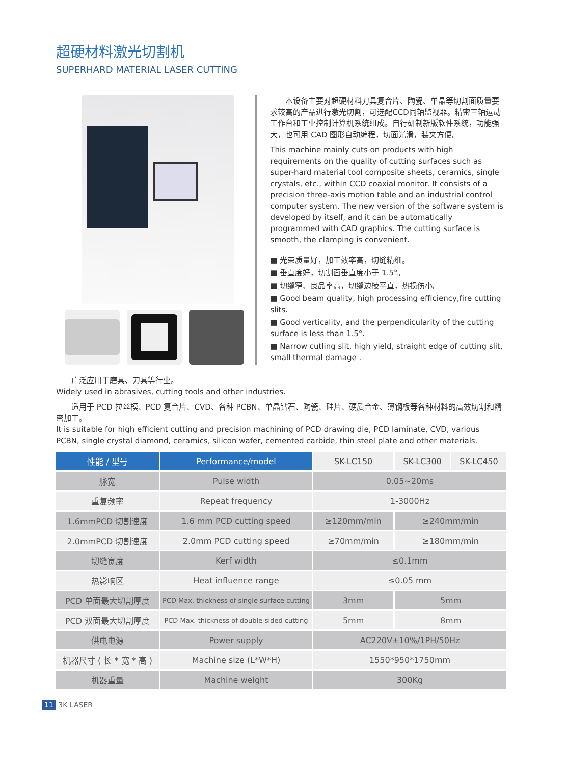超硬材料激光切割机
SUPERHARD MATERIAL LASER CUTTING
　　本设备主要对超硬材料刀具复合片、陶瓷、单晶等切割面质量要求较高的产品进行激光切割，可选配CCD同轴监视器。精密三轴运动工作台和工业控制计算机系统组成。自行研制新版软件系统，功能强大，也可用 CAD 图形自动编程，切面光滑，装夹方便。
This machine mainly cuts on products with high requirements on the quality of cutting surfaces such as super-hard material tool composite sheets, ceramics, single crystals, etc., within CCD coaxial monitor. It consists of a precision three-axis motion table and an industrial control computer system. The new version of the software system is developed by itself, and it can be automatically programmed with CAD graphics. The cutting surface is smooth, the clamping is convenient.
■ 光束质量好，加工效率高，切缝精细。
■ 垂直度好，切割面垂直度小于 1.5°。
■ 切缝窄、良品率高，切缝边棱平直，热损伤小。
■ Good beam quality, high processing efficiency,fire cutting slits.
■ Good verticality, and the perpendicularity of the cutting surface is less than 1.5°.
■ Narrow cutling slit, high yield, straight edge of cutting slit, small thermal damage .
　　广泛应用于磨具、刀具等行业。
Widely used in abrasives, cutting tools and other industries.
　　适用于 PCD 拉丝模、PCD 复合片、CVD、各种 PCBN、单晶钻石、陶瓷、硅片、硬质合金、薄钢板等各种材料的高效切割和精密加工。
It is suitable for high efficient cutting and precision machining of PCD drawing die, PCD laminate, CVD, various PCBN, single crystal diamond, ceramics, silicon wafer, cemented carbide, thin steel plate and other materials.
| 性能 / 型号 | Performance/model | SK-LC150 | SK-LC300 | SK-LC450 |
| --- | --- | --- | --- | --- |
| 脉宽 | Pulse width | 0.05~20ms | | |
| 重复频率 | Repeat frequency | 1-3000Hz | | |
| 1.6mmPCD 切割速度 | 1.6 mm PCD cutting speed | ≥120mm/min | ≥240mm/min | |
| 2.0mmPCD 切割速度 | 2.0mm PCD cutting speed | ≥70mm/min | ≥180mm/min | |
| 切缝宽度 | Kerf width | ≤0.1mm | | |
| 热影响区 | Heat influence range | ≤0.05 mm | | |
| PCD 单面最大切割厚度 | PCD Max. thickness of single surface cutting | 3mm | 5mm | |
| PCD 双面最大切割厚度 | PCD Max. thickness of double-sided cutting | 5mm | 8mm | |
| 供电电源 | Power supply | AC220V±10%/1PH/50Hz | | |
| 机器尺寸 ( 长 * 宽 * 高 ) | Machine size (L*W*H) | 1550*950*1750mm | | |
| 机器重量 | Machine weight | 300Kg | | |
11 3K LASER